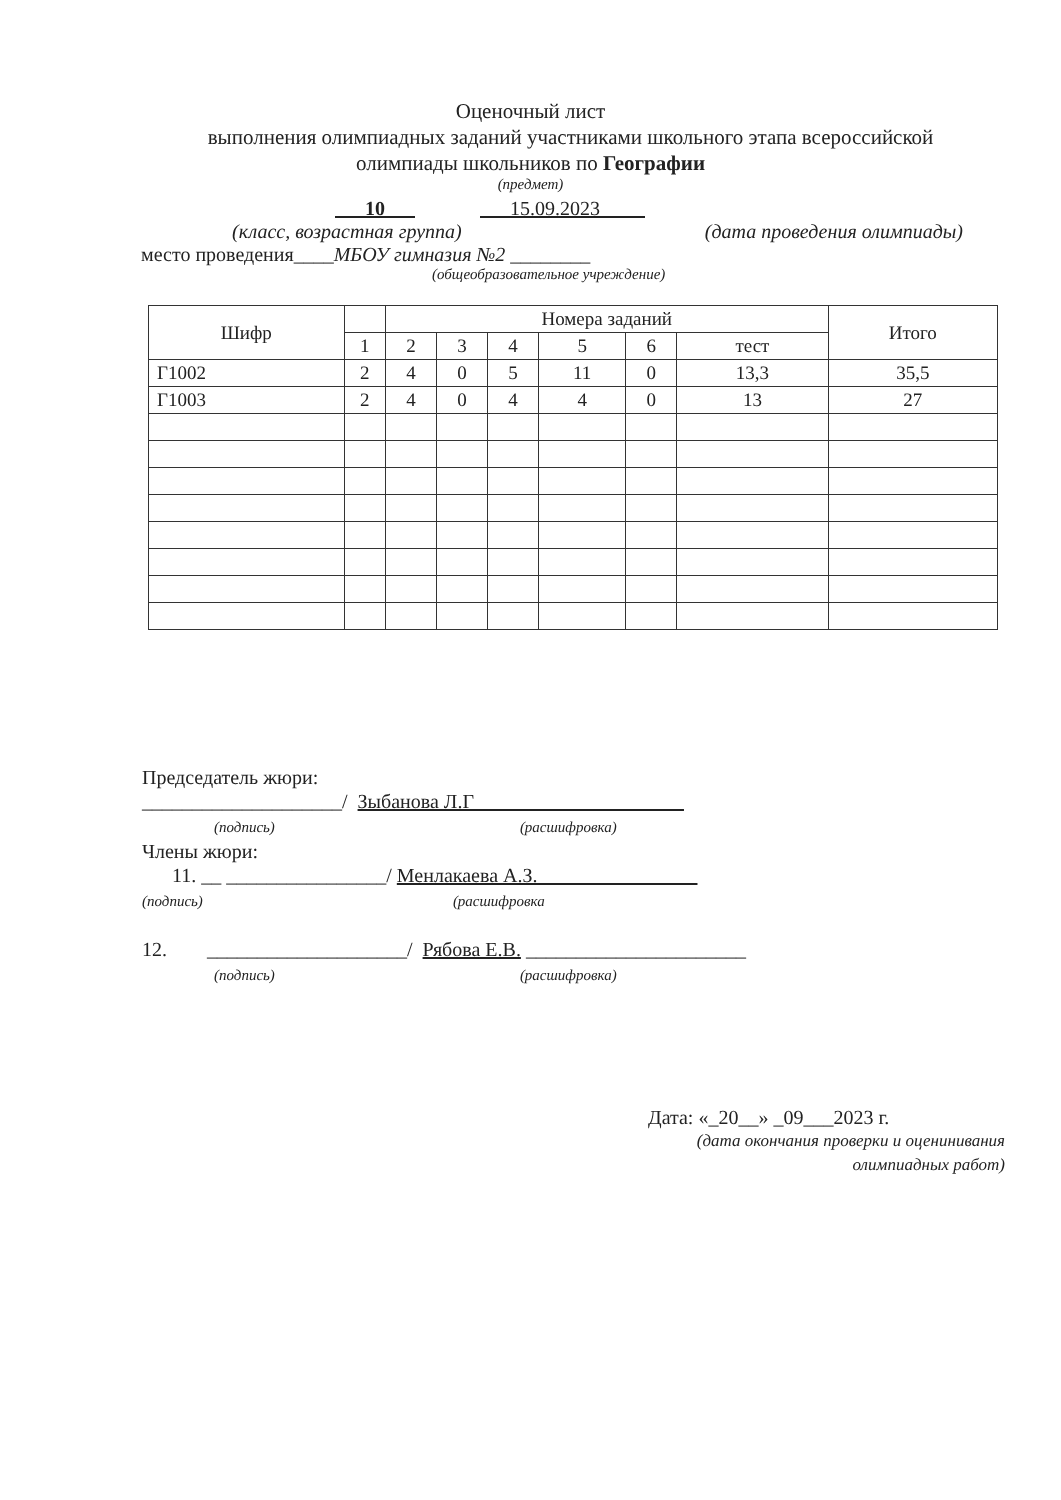Оценочный лист
выполнения олимпиадных заданий участниками школьного этапа всероссийской
олимпиады школьников по Географии
(предмет)
10 15.09.2023
(класс, возрастная группа) (дата проведения олимпиады)
место проведения____МБОУ гимназия №2 ________
(общеобразовательное учреждение)
| Шифр | | Номера заданий | | | | | | Итого |
| --- | --- | --- | --- | --- | --- | --- | --- | --- |
| | 1 | 2 | 3 | 4 | 5 | 6 | тест | |
| Г1002 | 2 | 4 | 0 | 5 | 11 | 0 | 13,3 | 35,5 |
| Г1003 | 2 | 4 | 0 | 4 | 4 | 0 | 13 | 27 |
Председатель жюри:
____________________/ Зыбанова Л.Г
(подпись) (расшифровка)
Члены жюри:
11. __ ________________/ Менлакаева А.З.
(подпись) (расшифровка
12. ____________________/ Рябова Е.В. ______________________
(подпись) (расшифровка)
Дата: «_20__» _09___2023 г.
(дата окончания проверки и оценинивания олимпиадных работ)